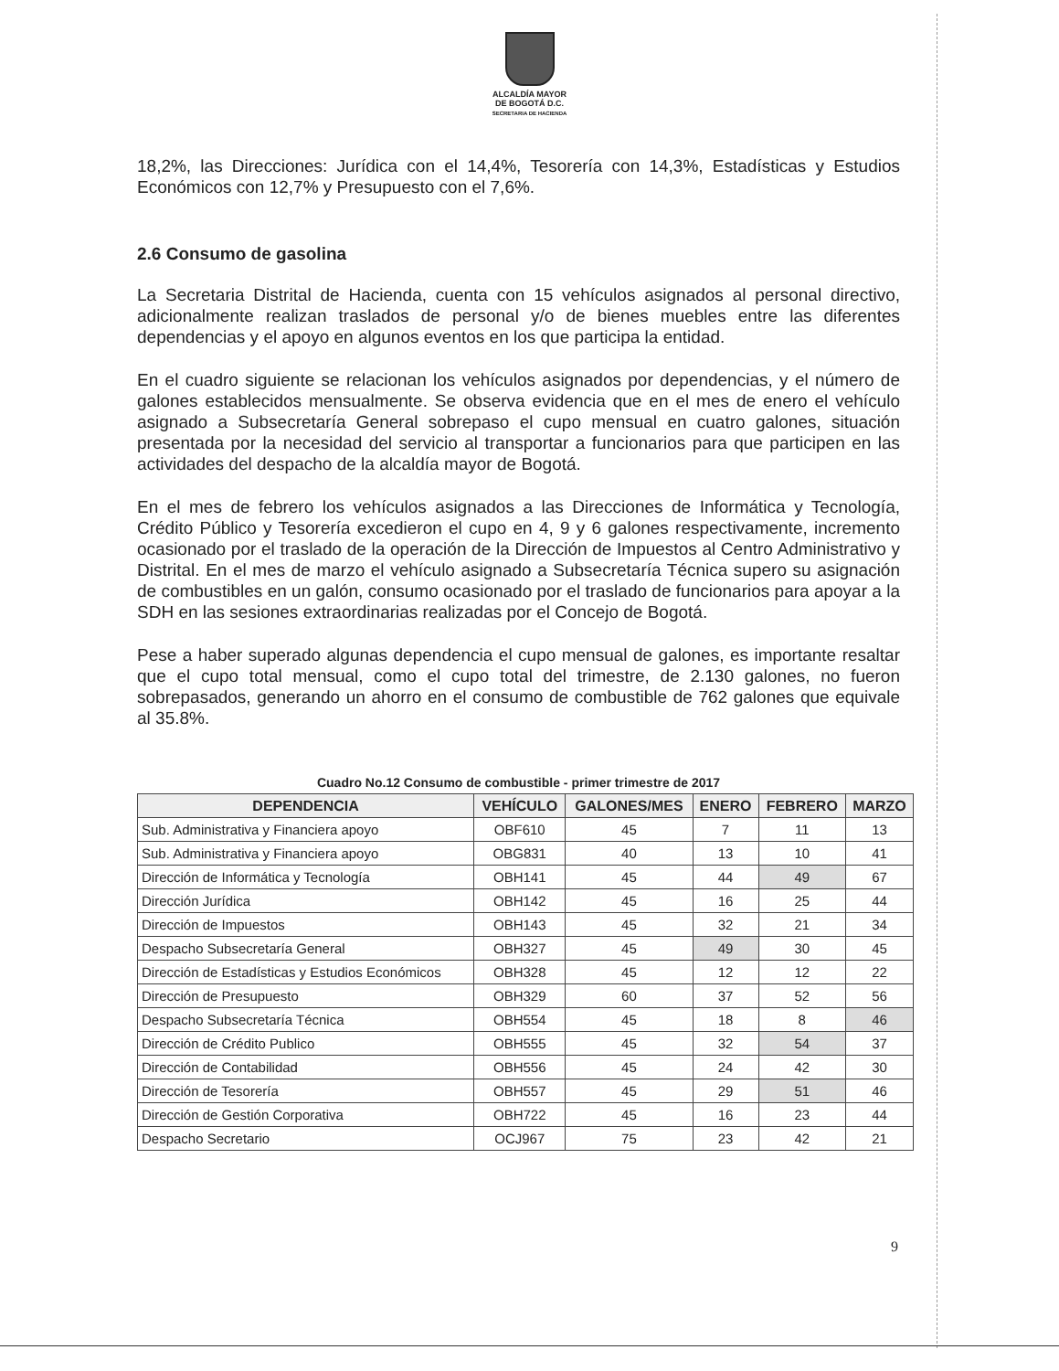ALCALDÍA MAYOR
DE BOGOTÁ D.C.
SECRETARIA DE HACIENDA
18,2%, las Direcciones: Jurídica con el 14,4%, Tesorería con 14,3%, Estadísticas y Estudios Económicos con 12,7% y Presupuesto con el 7,6%.
2.6 Consumo de gasolina
La Secretaria Distrital de Hacienda, cuenta con 15 vehículos asignados al personal directivo, adicionalmente realizan traslados de personal y/o de bienes muebles entre las diferentes dependencias y el apoyo en algunos eventos en los que participa la entidad.
En el cuadro siguiente se relacionan los vehículos asignados por dependencias, y el número de galones establecidos mensualmente. Se observa evidencia que en el mes de enero el vehículo asignado a Subsecretaría General sobrepaso el cupo mensual en cuatro galones, situación presentada por la necesidad del servicio al transportar a funcionarios para que participen en las actividades del despacho de la alcaldía mayor de Bogotá.
En el mes de febrero los vehículos asignados a las Direcciones de Informática y Tecnología, Crédito Público y Tesorería excedieron el cupo en 4, 9 y 6 galones respectivamente, incremento ocasionado por el traslado de la operación de la Dirección de Impuestos al Centro Administrativo y Distrital. En el mes de marzo el vehículo asignado a Subsecretaría Técnica supero su asignación de combustibles en un galón, consumo ocasionado por el traslado de funcionarios para apoyar a la SDH en las sesiones extraordinarias realizadas por el Concejo de Bogotá.
Pese a haber superado algunas dependencia el cupo mensual de galones, es importante resaltar que el cupo total mensual, como el cupo total del trimestre, de 2.130 galones, no fueron sobrepasados, generando un ahorro en el consumo de combustible de 762 galones que equivale al 35.8%.
Cuadro No.12 Consumo de combustible - primer trimestre de 2017
| DEPENDENCIA | VEHÍCULO | GALONES/MES | ENERO | FEBRERO | MARZO |
| --- | --- | --- | --- | --- | --- |
| Sub. Administrativa y Financiera apoyo | OBF610 | 45 | 7 | 11 | 13 |
| Sub. Administrativa y Financiera apoyo | OBG831 | 40 | 13 | 10 | 41 |
| Dirección de Informática y Tecnología | OBH141 | 45 | 44 | 49 | 67 |
| Dirección Jurídica | OBH142 | 45 | 16 | 25 | 44 |
| Dirección de Impuestos | OBH143 | 45 | 32 | 21 | 34 |
| Despacho Subsecretaría General | OBH327 | 45 | 49 | 30 | 45 |
| Dirección de Estadísticas y Estudios Económicos | OBH328 | 45 | 12 | 12 | 22 |
| Dirección de Presupuesto | OBH329 | 60 | 37 | 52 | 56 |
| Despacho Subsecretaría Técnica | OBH554 | 45 | 18 | 8 | 46 |
| Dirección de Crédito Publico | OBH555 | 45 | 32 | 54 | 37 |
| Dirección de Contabilidad | OBH556 | 45 | 24 | 42 | 30 |
| Dirección de Tesorería | OBH557 | 45 | 29 | 51 | 46 |
| Dirección de Gestión Corporativa | OBH722 | 45 | 16 | 23 | 44 |
| Despacho Secretario | OCJ967 | 75 | 23 | 42 | 21 |
9